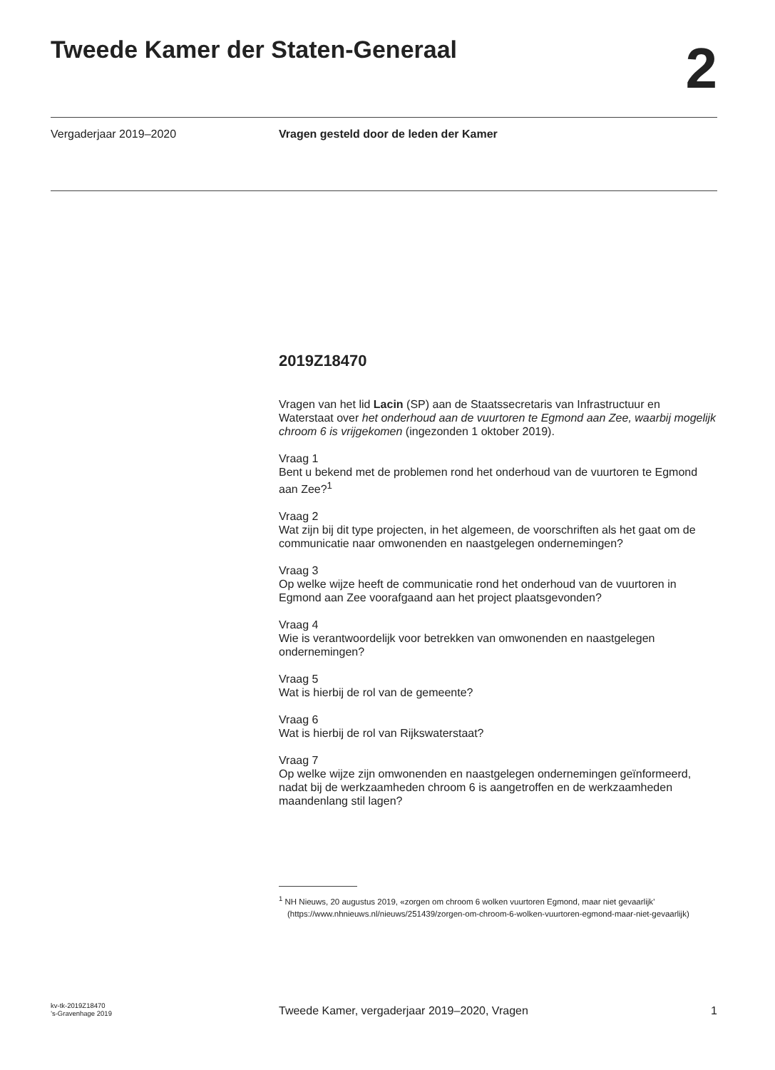Tweede Kamer der Staten-Generaal
2
Vergaderjaar 2019–2020 Vragen gesteld door de leden der Kamer
2019Z18470
Vragen van het lid Lacin (SP) aan de Staatssecretaris van Infrastructuur en Waterstaat over het onderhoud aan de vuurtoren te Egmond aan Zee, waarbij mogelijk chroom 6 is vrijgekomen (ingezonden 1 oktober 2019).
Vraag 1
Bent u bekend met de problemen rond het onderhoud van de vuurtoren te Egmond aan Zee?<sup>1</sup>
Vraag 2
Wat zijn bij dit type projecten, in het algemeen, de voorschriften als het gaat om de communicatie naar omwonenden en naastgelegen ondernemingen?
Vraag 3
Op welke wijze heeft de communicatie rond het onderhoud van de vuurtoren in Egmond aan Zee voorafgaand aan het project plaatsgevonden?
Vraag 4
Wie is verantwoordelijk voor betrekken van omwonenden en naastgelegen ondernemingen?
Vraag 5
Wat is hierbij de rol van de gemeente?
Vraag 6
Wat is hierbij de rol van Rijkswaterstaat?
Vraag 7
Op welke wijze zijn omwonenden en naastgelegen ondernemingen geïnformeerd, nadat bij de werkzaamheden chroom 6 is aangetroffen en de werkzaamheden maandenlang stil lagen?
<sup>1</sup> NH Nieuws, 20 augustus 2019, «zorgen om chroom 6 wolken vuurtoren Egmond, maar niet gevaarlijk’ (https://www.nhnieuws.nl/nieuws/251439/zorgen-om-chroom-6-wolken-vuurtoren-egmond-maar-niet-gevaarlijk)
kv-tk-2019Z18470
’s-Gravenhage 2019
Tweede Kamer, vergaderjaar 2019–2020, Vragen
1